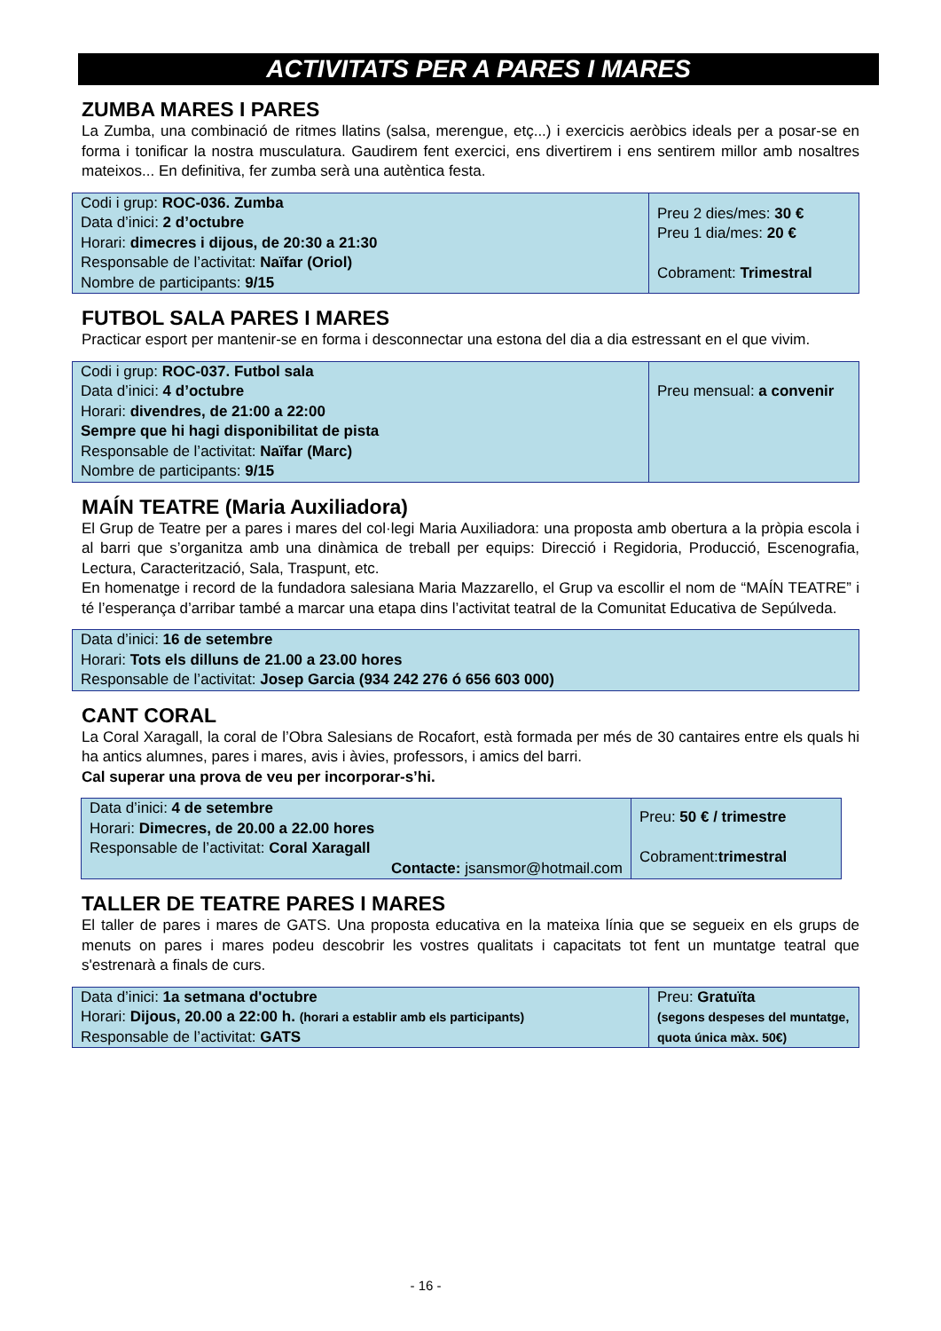ACTIVITATS PER A PARES I MARES
ZUMBA MARES I PARES
La Zumba, una combinació de ritmes llatins (salsa, merengue, etç...) i exercicis aeròbics ideals per a posar-se en forma i tonificar la nostra musculatura. Gaudirem fent exercici, ens divertirem i ens sentirem millor amb nosaltres mateixos... En definitiva, fer zumba serà una autèntica festa.
| Codi i grup: ROC-036. Zumba Data d’inici: 2 d’octubre Horari: dimecres i dijous, de 20:30 a 21:30 Responsable de l’activitat: Naïfar (Oriol) Nombre de participants: 9/15 | Preu 2 dies/mes: 30 € Preu 1 dia/mes: 20 € Cobrament: Trimestral |
FUTBOL SALA PARES I MARES
Practicar esport per mantenir-se en forma i desconnectar una estona del dia a dia estressant en el que vivim.
| Codi i grup: ROC-037. Futbol sala Data d’inici: 4 d’octubre Horari: divendres, de 21:00 a 22:00 Sempre que hi hagi disponibilitat de pista Responsable de l’activitat: Naïfar (Marc) Nombre de participants: 9/15 | Preu mensual: a convenir |
MAÍN TEATRE (Maria Auxiliadora)
El Grup de Teatre per a pares i mares del col·legi Maria Auxiliadora: una proposta amb obertura a la pròpia escola i al barri que s’organitza amb una dinàmica de treball per equips: Direcció i Regidoria, Producció, Escenografia, Lectura, Caracterització, Sala, Traspunt, etc.
En homenatge i record de la fundadora salesiana Maria Mazzarello, el Grup va escollir el nom de “MAÍN TEATRE” i té l’esperança d’arribar també a marcar una etapa dins l’activitat teatral de la Comunitat Educativa de Sepúlveda.
| Data d’inici: 16 de setembre Horari: Tots els dilluns de 21.00 a 23.00 hores Responsable de l’activitat: Josep Garcia (934 242 276 ó 656 603 000) |
CANT CORAL
La Coral Xaragall, la coral de l’Obra Salesians de Rocafort, està formada per més de 30 cantaires entre els quals hi ha antics alumnes, pares i mares, avis i àvies, professors, i amics del barri.
Cal superar una prova de veu per incorporar-s’hi.
| Data d’inici: 4 de setembre Horari: Dimecres, de 20.00 a 22.00 hores Responsable de l’activitat: Coral Xaragall Contacte: jsansmor@hotmail.com | Preu: 50 € / trimestre Cobrament: trimestral |
TALLER DE TEATRE PARES I MARES
El taller de pares i mares de GATS. Una proposta educativa en la mateixa línia que se segueix en els grups de menuts on pares i mares podeu descobrir les vostres qualitats i capacitats tot fent un muntatge teatral que s'estrenarà a finals de curs.
| Data d’inici: 1a setmana d'octubre Horari: Dijous, 20.00 a 22:00 h. (horari a establir amb els participants) Responsable de l’activitat: GATS | Preu: Gratuïta (segons despeses del muntatge, quota única màx. 50€) |
- 16 -